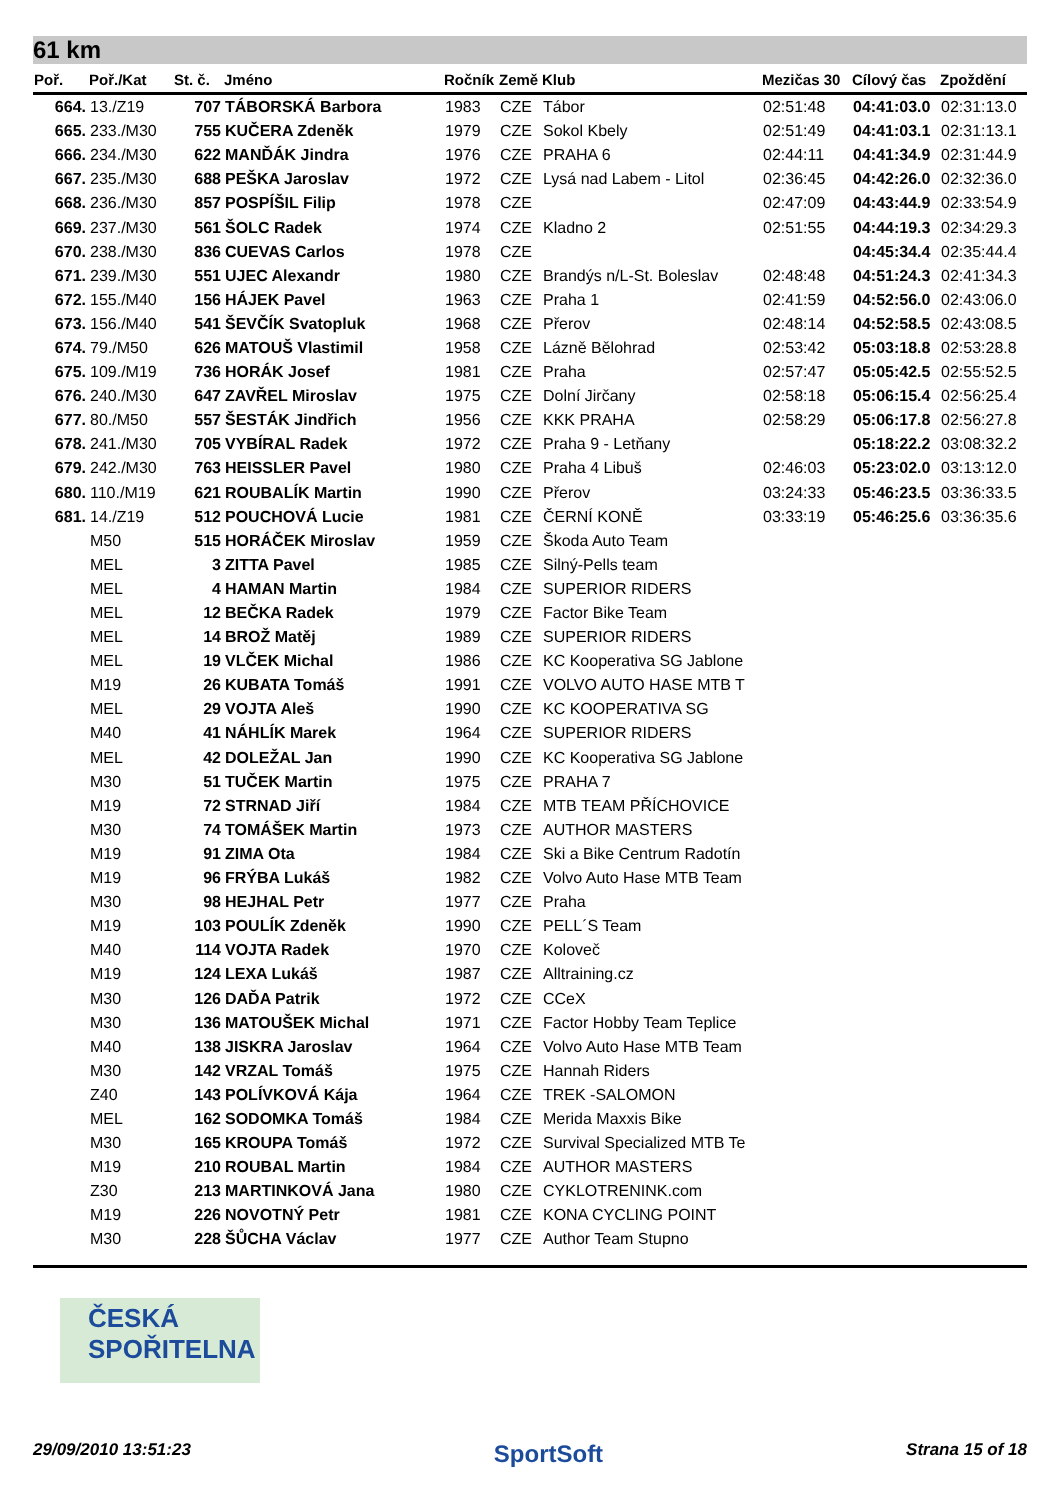61 km
| Poř. | Poř./Kat | St. č. | Jméno | Ročník | Země | Klub | Mezičas 30 | Cílový čas | Zpoždění |
| --- | --- | --- | --- | --- | --- | --- | --- | --- | --- |
| 664. | 13./Z19 | 707 | TÁBORSKÁ Barbora | 1983 | CZE | Tábor | 02:51:48 | 04:41:03.0 | 02:31:13.0 |
| 665. | 233./M30 | 755 | KUČERA Zdeněk | 1979 | CZE | Sokol Kbely | 02:51:49 | 04:41:03.1 | 02:31:13.1 |
| 666. | 234./M30 | 622 | MANĎÁK Jindra | 1976 | CZE | PRAHA 6 | 02:44:11 | 04:41:34.9 | 02:31:44.9 |
| 667. | 235./M30 | 688 | PEŠKA Jaroslav | 1972 | CZE | Lysá nad Labem - Litol | 02:36:45 | 04:42:26.0 | 02:32:36.0 |
| 668. | 236./M30 | 857 | POSPÍŠIL Filip | 1978 | CZE | | 02:47:09 | 04:43:44.9 | 02:33:54.9 |
| 669. | 237./M30 | 561 | ŠOLC Radek | 1974 | CZE | Kladno 2 | 02:51:55 | 04:44:19.3 | 02:34:29.3 |
| 670. | 238./M30 | 836 | CUEVAS Carlos | 1978 | CZE | | | 04:45:34.4 | 02:35:44.4 |
| 671. | 239./M30 | 551 | UJEC Alexandr | 1980 | CZE | Brandýs n/L-St. Boleslav | 02:48:48 | 04:51:24.3 | 02:41:34.3 |
| 672. | 155./M40 | 156 | HÁJEK Pavel | 1963 | CZE | Praha 1 | 02:41:59 | 04:52:56.0 | 02:43:06.0 |
| 673. | 156./M40 | 541 | ŠEVČÍK Svatopluk | 1968 | CZE | Přerov | 02:48:14 | 04:52:58.5 | 02:43:08.5 |
| 674. | 79./M50 | 626 | MATOUŠ Vlastimil | 1958 | CZE | Lázně Bělohrad | 02:53:42 | 05:03:18.8 | 02:53:28.8 |
| 675. | 109./M19 | 736 | HORÁK Josef | 1981 | CZE | Praha | 02:57:47 | 05:05:42.5 | 02:55:52.5 |
| 676. | 240./M30 | 647 | ZAVŘEL Miroslav | 1975 | CZE | Dolní Jirčany | 02:58:18 | 05:06:15.4 | 02:56:25.4 |
| 677. | 80./M50 | 557 | ŠESTÁK Jindřich | 1956 | CZE | KKK PRAHA | 02:58:29 | 05:06:17.8 | 02:56:27.8 |
| 678. | 241./M30 | 705 | VYBÍRAL Radek | 1972 | CZE | Praha 9 - Letňany | | 05:18:22.2 | 03:08:32.2 |
| 679. | 242./M30 | 763 | HEISSLER Pavel | 1980 | CZE | Praha 4 Libuš | 02:46:03 | 05:23:02.0 | 03:13:12.0 |
| 680. | 110./M19 | 621 | ROUBALÍK Martin | 1990 | CZE | Přerov | 03:24:33 | 05:46:23.5 | 03:36:33.5 |
| 681. | 14./Z19 | 512 | POUCHOVÁ Lucie | 1981 | CZE | ČERNÍ KONĚ | 03:33:19 | 05:46:25.6 | 03:36:35.6 |
| | M50 | 515 | HORÁČEK Miroslav | 1959 | CZE | Škoda Auto Team | | | |
| | MEL | 3 | ZITTA Pavel | 1985 | CZE | Silný-Pells team | | | |
| | MEL | 4 | HAMAN Martin | 1984 | CZE | SUPERIOR RIDERS | | | |
| | MEL | 12 | BEČKA Radek | 1979 | CZE | Factor Bike Team | | | |
| | MEL | 14 | BROŽ Matěj | 1989 | CZE | SUPERIOR RIDERS | | | |
| | MEL | 19 | VLČEK Michal | 1986 | CZE | KC Kooperativa SG Jablone | | | |
| | M19 | 26 | KUBATA Tomáš | 1991 | CZE | VOLVO AUTO HASE MTB T | | | |
| | MEL | 29 | VOJTA Aleš | 1990 | CZE | KC KOOPERATIVA SG | | | |
| | M40 | 41 | NÁHLÍK Marek | 1964 | CZE | SUPERIOR RIDERS | | | |
| | MEL | 42 | DOLEŽAL Jan | 1990 | CZE | KC Kooperativa SG Jablone | | | |
| | M30 | 51 | TUČEK Martin | 1975 | CZE | PRAHA 7 | | | |
| | M19 | 72 | STRNAD Jiří | 1984 | CZE | MTB TEAM PŘÍCHOVICE | | | |
| | M30 | 74 | TOMÁŠEK Martin | 1973 | CZE | AUTHOR MASTERS | | | |
| | M19 | 91 | ZIMA Ota | 1984 | CZE | Ski a Bike Centrum Radotín | | | |
| | M19 | 96 | FRÝBA Lukáš | 1982 | CZE | Volvo Auto Hase MTB Team | | | |
| | M30 | 98 | HEJHAL Petr | 1977 | CZE | Praha | | | |
| | M19 | 103 | POULÍK Zdeněk | 1990 | CZE | PELL´S Team | | | |
| | M40 | 114 | VOJTA Radek | 1970 | CZE | Koloveč | | | |
| | M19 | 124 | LEXA Lukáš | 1987 | CZE | Alltraining.cz | | | |
| | M30 | 126 | DAĎA Patrik | 1972 | CZE | CCeX | | | |
| | M30 | 136 | MATOUŠEK Michal | 1971 | CZE | Factor Hobby Team Teplice | | | |
| | M40 | 138 | JISKRA Jaroslav | 1964 | CZE | Volvo Auto Hase MTB Team | | | |
| | M30 | 142 | VRZAL Tomáš | 1975 | CZE | Hannah Riders | | | |
| | Z40 | 143 | POLÍVKOVÁ Kája | 1964 | CZE | TREK -SALOMON | | | |
| | MEL | 162 | SODOMKA Tomáš | 1984 | CZE | Merida Maxxis Bike | | | |
| | M30 | 165 | KROUPA Tomáš | 1972 | CZE | Survival Specialized MTB Te | | | |
| | M19 | 210 | ROUBAL Martin | 1984 | CZE | AUTHOR MASTERS | | | |
| | Z30 | 213 | MARTINKOVÁ Jana | 1980 | CZE | CYKLOTRENINK.com | | | |
| | M19 | 226 | NOVOTNÝ Petr | 1981 | CZE | KONA CYCLING POINT | | | |
| | M30 | 228 | ŠŮCHA Václav | 1977 | CZE | Author Team Stupno | | | |
ČESKÁ
SPOŘITELNA
29/09/2010 13:51:23 SportSoft Strana 15 of 18